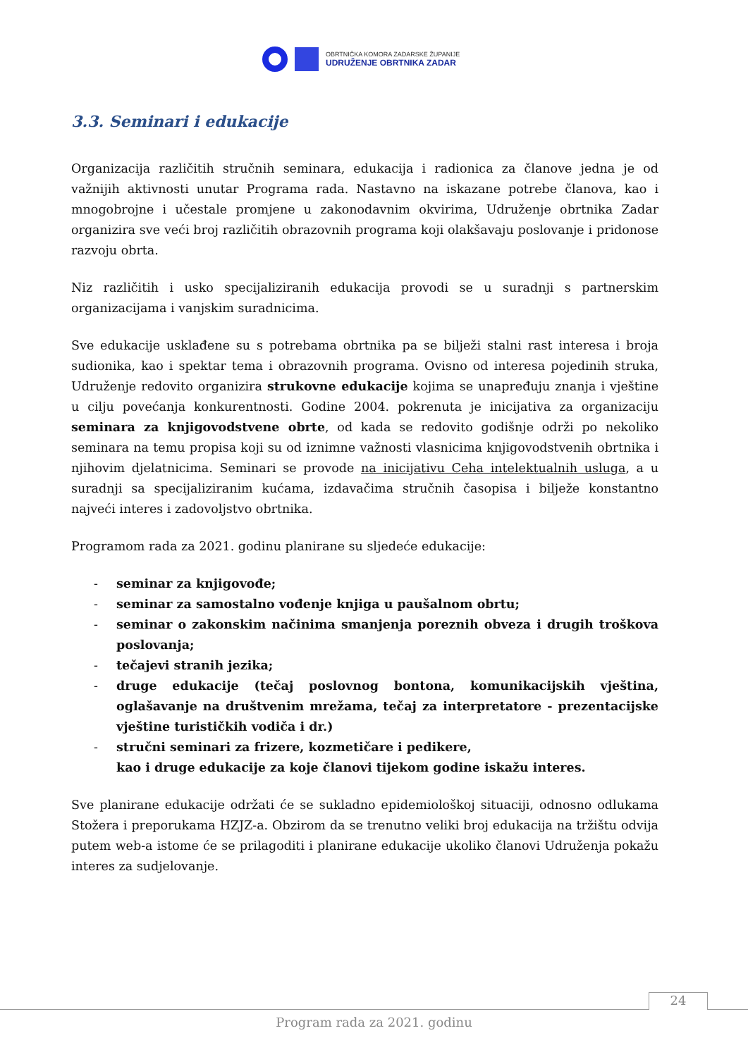OBRTNIČKA KOMORA ZADARSKE ŽUPANIJE
UDRUŽENJE OBRTNIKA ZADAR
3.3. Seminari i edukacije
Organizacija različitih stručnih seminara, edukacija i radionica za članove jedna je od važnijih aktivnosti unutar Programa rada. Nastavno na iskazane potrebe članova, kao i mnogobrojne i učestale promjene u zakonodavnim okvirima, Udruženje obrtnika Zadar organizira sve veći broj različitih obrazovnih programa koji olakšavaju poslovanje i pridonose razvoju obrta.
Niz različitih i usko specijaliziranih edukacija provodi se u suradnji s partnerskim organizacijama i vanjskim suradnicima.
Sve edukacije usklađene su s potrebama obrtnika pa se bilježi stalni rast interesa i broja sudionika, kao i spektar tema i obrazovnih programa. Ovisno od interesa pojedinih struka, Udruženje redovito organizira strukovne edukacije kojima se unapređuju znanja i vještine u cilju povećanja konkurentnosti. Godine 2004. pokrenuta je inicijativa za organizaciju seminara za knjigovodstvene obrte, od kada se redovito godišnje održi po nekoliko seminara na temu propisa koji su od iznimne važnosti vlasnicima knjigovodstvenih obrtnika i njihovim djelatnicima. Seminari se provode na inicijativu Ceha intelektualnih usluga, a u suradnji sa specijaliziranim kućama, izdavačima stručnih časopisa i bilježe konstantno najveći interes i zadovoljstvo obrtnika.
Programom rada za 2021. godinu planirane su sljedeće edukacije:
- seminar za knjigovođe;
- seminar za samostalno vođenje knjiga u paušalnom obrtu;
- seminar o zakonskim načinima smanjenja poreznih obveza i drugih troškova poslovanja;
- tečajevi stranih jezika;
- druge edukacije (tečaj poslovnog bontona, komunikacijskih vještina, oglašavanje na društvenim mrežama, tečaj za interpretatore - prezentacijske vještine turističkih vodiča i dr.)
- stručni seminari za frizere, kozmetičare i pedikere,
kao i druge edukacije za koje članovi tijekom godine iskažu interes.
Sve planirane edukacije održati će se sukladno epidemiološkoj situaciji, odnosno odlukama Stožera i preporukama HZJZ-a. Obzirom da se trenutno veliki broj edukacija na tržištu odvija putem web-a istome će se prilagoditi i planirane edukacije ukoliko članovi Udruženja pokažu interes za sudjelovanje.
24
Program rada za 2021. godinu